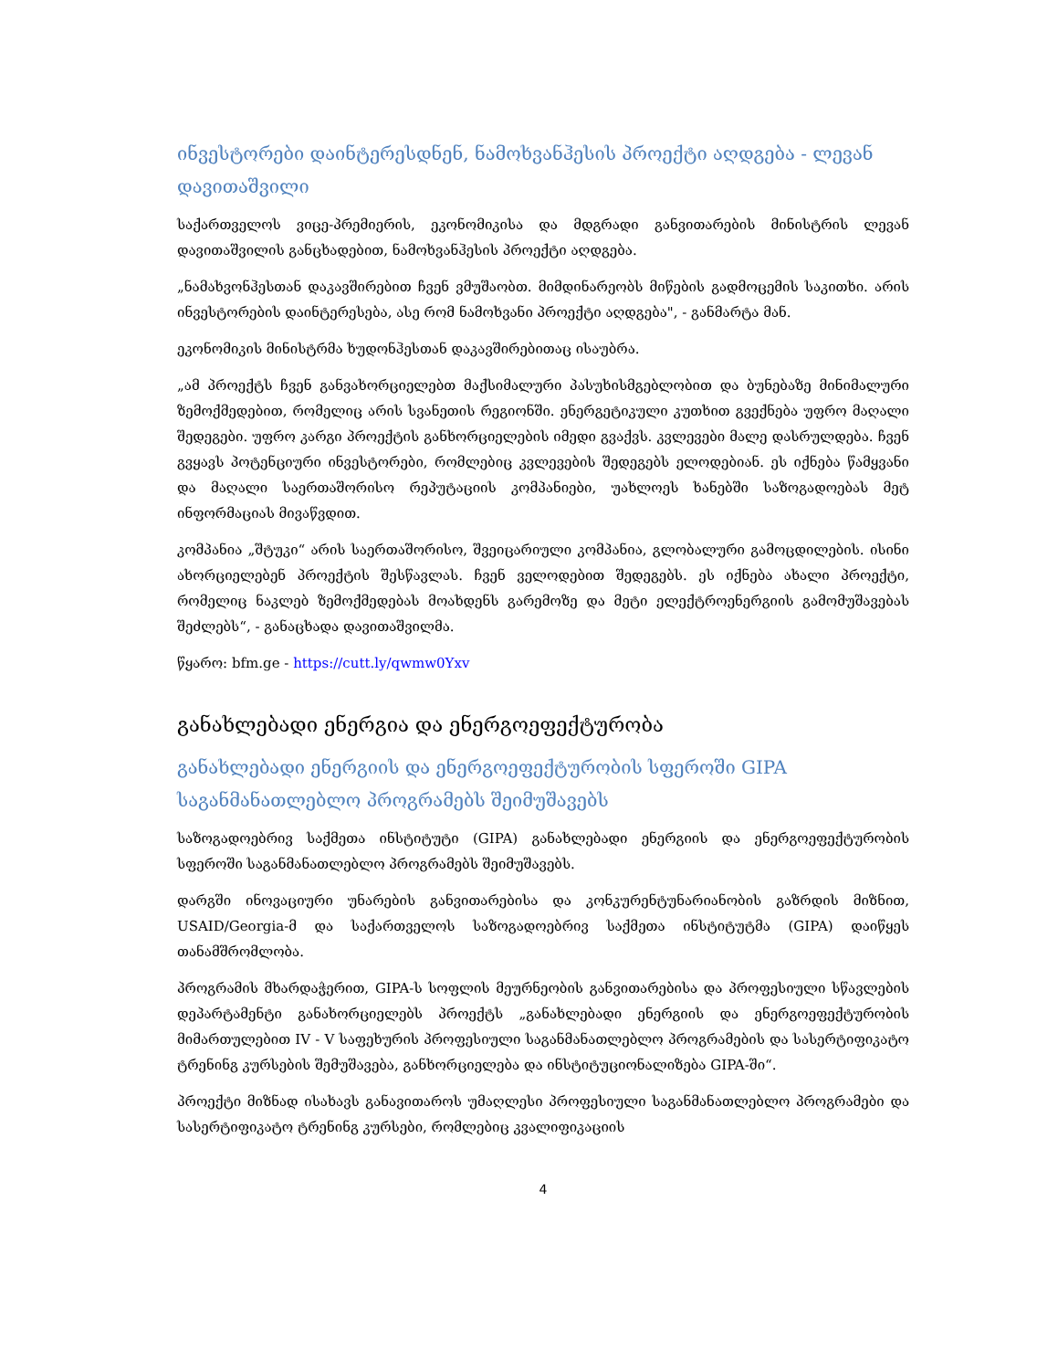ინვესტორები დაინტერესდნენ, ნამოხვანჰესის პროექტი აღდგება - ლევან დავითაშვილი
საქართველოს ვიცე-პრემიერის, ეკონომიკისა და მდგრადი განვითარების მინისტრის ლევან დავითაშვილის განცხადებით, ნამოხვანჰესის პროექტი აღდგება.
„ნამახვონჰესთან დაკავშირებით ჩვენ ვმუშაობთ. მიმდინარეობს მიწების გადმოცემის საკითხი. არის ინვესტორების დაინტერესება, ასე რომ ნამოხვანი პროექტი აღდგება", - განმარტა მან.
ეკონომიკის მინისტრმა ხუდონჰესთან დაკავშირებითაც ისაუბრა.
„ამ პროექტს ჩვენ განვახორციელებთ მაქსიმალური პასუხისმგებლობით და ბუნებაზე მინიმალური ზემოქმედებით, რომელიც არის სვანეთის რეგიონში. ენერგეტიკული კუთხით გვექნება უფრო მაღალი შედეგები. უფრო კარგი პროექტის განხორციელების იმედი გვაქვს. კვლევები მალე დასრულდება. ჩვენ გვყავს პოტენციური ინვესტორები, რომლებიც კვლევების შედეგებს ელოდებიან. ეს იქნება წამყვანი და მაღალი საერთაშორისო რეპუტაციის კომპანიები, უახლოეს ხანებში საზოგადოებას მეტ ინფორმაციას მივაწვდით.
კომპანია „შტუკი“ არის საერთაშორისო, შვეიცარიული კომპანია, გლობალური გამოცდილების. ისინი ახორციელებენ პროექტის შესწავლას. ჩვენ ველოდებით შედეგებს. ეს იქნება ახალი პროექტი, რომელიც ნაკლებ ზემოქმედებას მოახდენს გარემოზე და მეტი ელექტროენერგიის გამომუშავებას შეძლებს“, - განაცხადა დავითაშვილმა.
წყარო: bfm.ge - https://cutt.ly/qwmw0Yxv
განახლებადი ენერგია და ენერგოეფექტურობა
განახლებადი ენერგიის და ენერგოეფექტურობის სფეროში GIPA საგანმანათლებლო პროგრამებს შეიმუშავებს
საზოგადოებრივ საქმეთა ინსტიტუტი (GIPA) განახლებადი ენერგიის და ენერგოეფექტურობის სფეროში საგანმანათლებლო პროგრამებს შეიმუშავებს.
დარგში ინოვაციური უნარების განვითარებისა და კონკურენტუნარიანობის გაზრდის მიზნით, USAID/Georgia-მ და საქართველოს საზოგადოებრივ საქმეთა ინსტიტუტმა (GIPA) დაიწყეს თანამშრომლობა.
პროგრამის მხარდაჭერით, GIPA-ს სოფლის მეურნეობის განვითარებისა და პროფესიული სწავლების დეპარტამენტი განახორციელებს პროექტს „განახლებადი ენერგიის და ენერგოეფექტურობის მიმართულებით IV - V საფეხურის პროფესიული საგანმანათლებლო პროგრამების და სასერტიფიკატო ტრენინგ კურსების შემუშავება, განხორციელება და ინსტიტუციონალიზება GIPA-ში“.
პროექტი მიზნად ისახავს განავითაროს უმაღლესი პროფესიული საგანმანათლებლო პროგრამები და სასერტიფიკატო ტრენინგ კურსები, რომლებიც კვალიფიკაციის
4